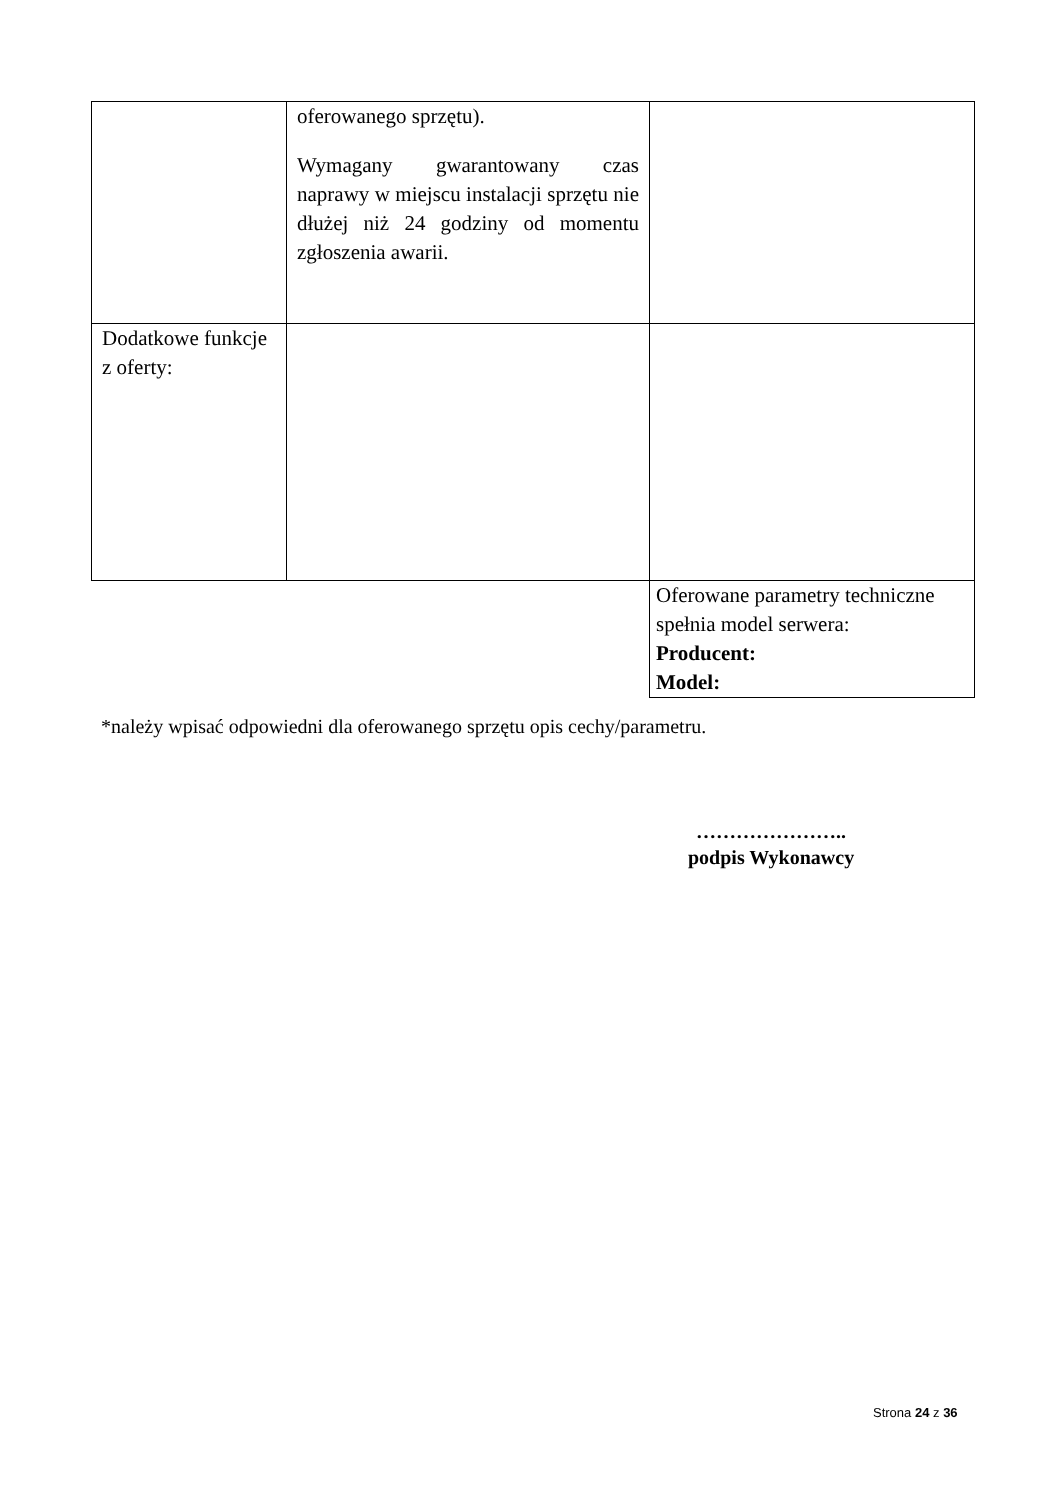| | oferowanego sprzętu). Wymagany gwarantowany czas naprawy w miejscu instalacji sprzętu nie dłużej niż 24 godziny od momentu zgłoszenia awarii. | |
| Dodatkowe funkcje z oferty: | | |
| | | Oferowane parametry techniczne spełnia model serwera: Producent: Model: |
*należy wpisać odpowiedni dla oferowanego sprzętu opis cechy/parametru.
…………………..
podpis Wykonawcy
Strona 24 z 36